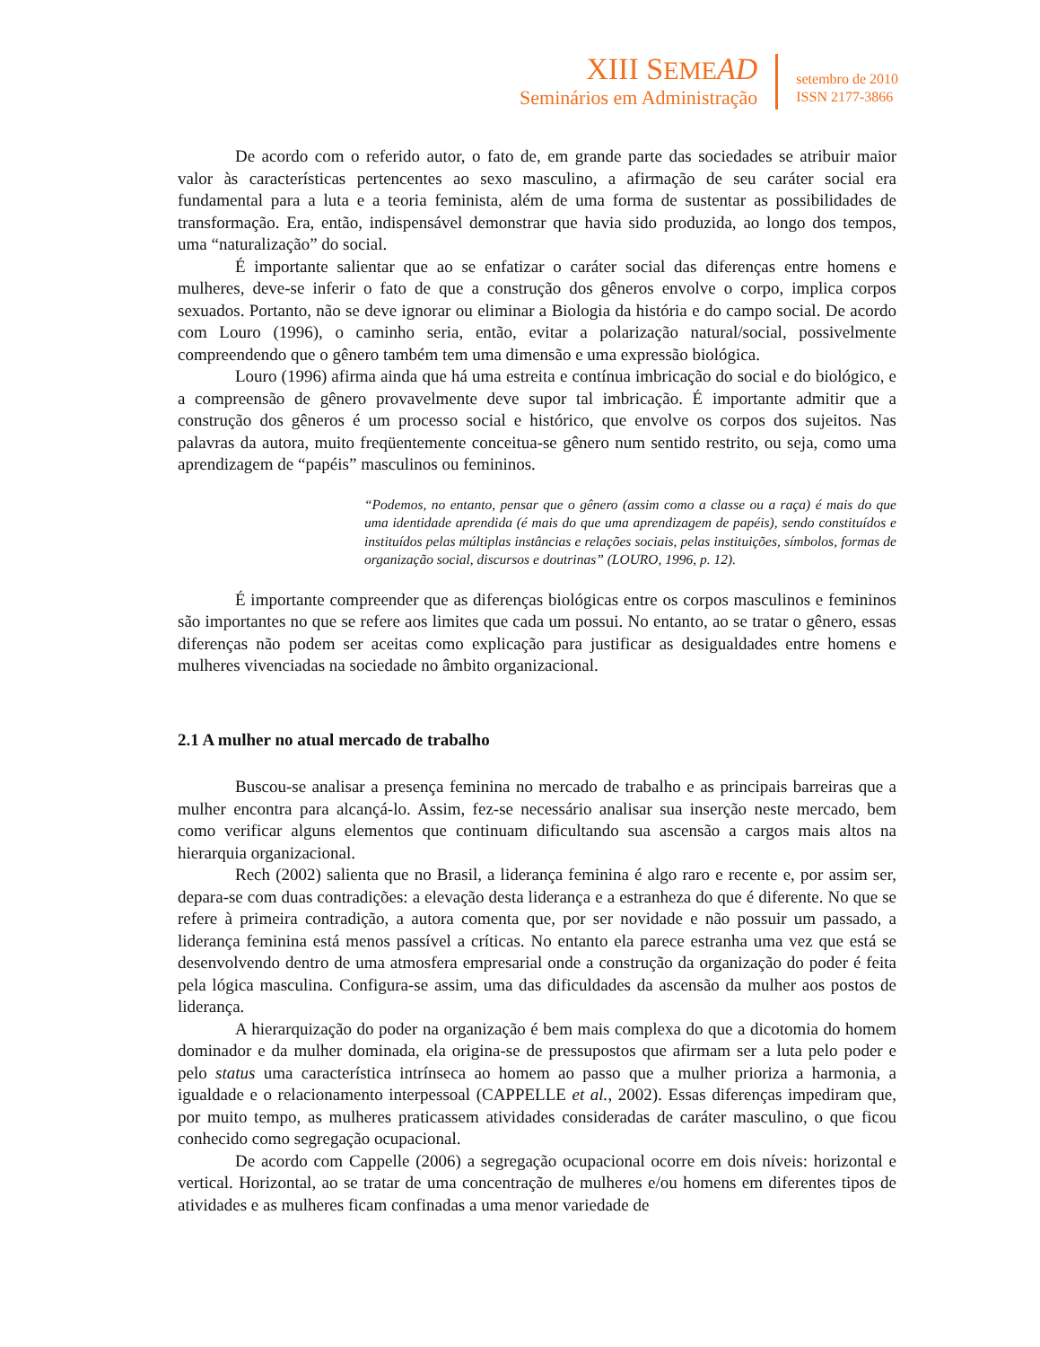XIII SEME AD
Seminários em Administração
setembro de 2010
ISSN 2177-3866
De acordo com o referido autor, o fato de, em grande parte das sociedades se atribuir maior valor às características pertencentes ao sexo masculino, a afirmação de seu caráter social era fundamental para a luta e a teoria feminista, além de uma forma de sustentar as possibilidades de transformação. Era, então, indispensável demonstrar que havia sido produzida, ao longo dos tempos, uma “naturalização” do social.
É importante salientar que ao se enfatizar o caráter social das diferenças entre homens e mulheres, deve-se inferir o fato de que a construção dos gêneros envolve o corpo, implica corpos sexuados. Portanto, não se deve ignorar ou eliminar a Biologia da história e do campo social. De acordo com Louro (1996), o caminho seria, então, evitar a polarização natural/social, possivelmente compreendendo que o gênero também tem uma dimensão e uma expressão biológica.
Louro (1996) afirma ainda que há uma estreita e contínua imbricação do social e do biológico, e a compreensão de gênero provavelmente deve supor tal imbricação. É importante admitir que a construção dos gêneros é um processo social e histórico, que envolve os corpos dos sujeitos. Nas palavras da autora, muito freqüentemente conceitua-se gênero num sentido restrito, ou seja, como uma aprendizagem de “papéis” masculinos ou femininos.
“Podemos, no entanto, pensar que o gênero (assim como a classe ou a raça) é mais do que uma identidade aprendida (é mais do que uma aprendizagem de papéis), sendo constituídos e instituídos pelas múltiplas instâncias e relações sociais, pelas instituições, símbolos, formas de organização social, discursos e doutrinas” (LOURO, 1996, p. 12).
É importante compreender que as diferenças biológicas entre os corpos masculinos e femininos são importantes no que se refere aos limites que cada um possui. No entanto, ao se tratar o gênero, essas diferenças não podem ser aceitas como explicação para justificar as desigualdades entre homens e mulheres vivenciadas na sociedade no âmbito organizacional.
2.1 A mulher no atual mercado de trabalho
Buscou-se analisar a presença feminina no mercado de trabalho e as principais barreiras que a mulher encontra para alcançá-lo. Assim, fez-se necessário analisar sua inserção neste mercado, bem como verificar alguns elementos que continuam dificultando sua ascensão a cargos mais altos na hierarquia organizacional.
Rech (2002) salienta que no Brasil, a liderança feminina é algo raro e recente e, por assim ser, depara-se com duas contradições: a elevação desta liderança e a estranheza do que é diferente. No que se refere à primeira contradição, a autora comenta que, por ser novidade e não possuir um passado, a liderança feminina está menos passível a críticas. No entanto ela parece estranha uma vez que está se desenvolvendo dentro de uma atmosfera empresarial onde a construção da organização do poder é feita pela lógica masculina. Configura-se assim, uma das dificuldades da ascensão da mulher aos postos de liderança.
A hierarquização do poder na organização é bem mais complexa do que a dicotomia do homem dominador e da mulher dominada, ela origina-se de pressupostos que afirmam ser a luta pelo poder e pelo status uma característica intrínseca ao homem ao passo que a mulher prioriza a harmonia, a igualdade e o relacionamento interpessoal (CAPPELLE et al., 2002). Essas diferenças impediram que, por muito tempo, as mulheres praticassem atividades consideradas de caráter masculino, o que ficou conhecido como segregação ocupacional.
De acordo com Cappelle (2006) a segregação ocupacional ocorre em dois níveis: horizontal e vertical. Horizontal, ao se tratar de uma concentração de mulheres e/ou homens em diferentes tipos de atividades e as mulheres ficam confinadas a uma menor variedade de